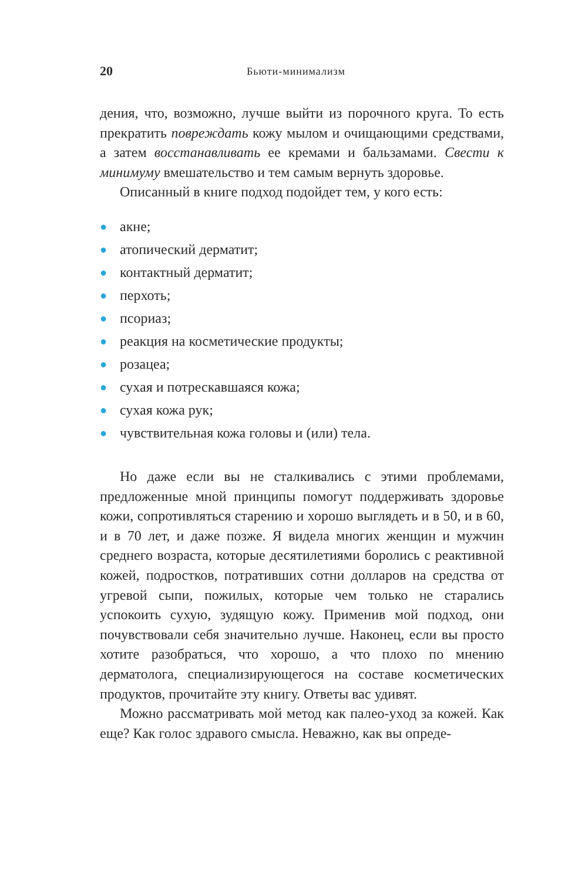20 Бьюти-минимализм
дения, что, возможно, лучше выйти из порочного круга. То есть прекратить повреждать кожу мылом и очищающими средствами, а затем восстанавливать ее кремами и бальзамами. Свести к минимуму вмешательство и тем самым вернуть здоровье.
Описанный в книге подход подойдет тем, у кого есть:
● акне;
● атопический дерматит;
● контактный дерматит;
● перхоть;
● псориаз;
● реакция на косметические продукты;
● розацеа;
● сухая и потрескавшаяся кожа;
● сухая кожа рук;
● чувствительная кожа головы и (или) тела.
Но даже если вы не сталкивались с этими проблемами, предложенные мной принципы помогут поддерживать здоровье кожи, сопротивляться старению и хорошо выглядеть и в 50, и в 60, и в 70 лет, и даже позже. Я видела многих женщин и мужчин среднего возраста, которые десятилетиями боролись с реактивной кожей, подростков, потративших сотни долларов на средства от угревой сыпи, пожилых, которые чем только не старались успокоить сухую, зудящую кожу. Применив мой подход, они почувствовали себя значительно лучше. Наконец, если вы просто хотите разобраться, что хорошо, а что плохо по мнению дерматолога, специализирующегося на составе косметических продуктов, прочитайте эту книгу. Ответы вас удивят.
Можно рассматривать мой метод как палео-уход за кожей. Как еще? Как голос здравого смысла. Неважно, как вы опреде-